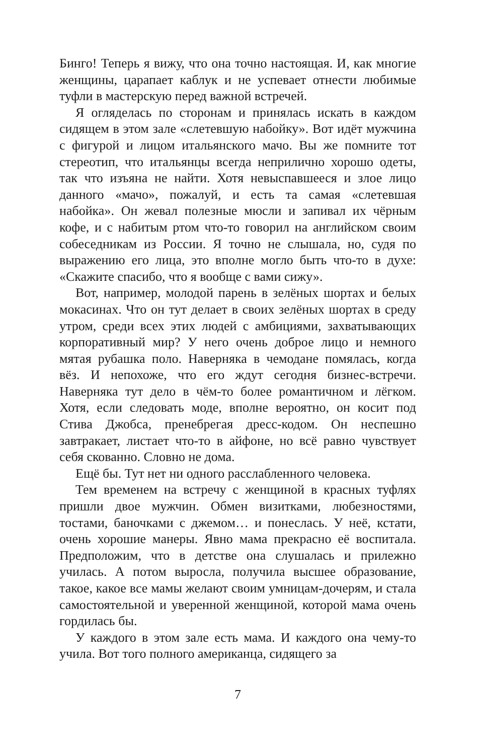Бинго! Теперь я вижу, что она точно настоящая. И, как многие женщины, царапает каблук и не успевает отнести любимые туфли в мастерскую перед важной встречей.
Я огляделась по сторонам и принялась искать в каждом сидящем в этом зале «слетевшую набойку». Вот идёт мужчина с фигурой и лицом итальянского мачо. Вы же помните тот стереотип, что итальянцы всегда неприлично хорошо одеты, так что изъяна не найти. Хотя невыспавшееся и злое лицо данного «мачо», пожалуй, и есть та самая «слетевшая набойка». Он жевал полезные мюсли и запивал их чёрным кофе, и с набитым ртом что-то говорил на английском своим собеседникам из России. Я точно не слышала, но, судя по выражению его лица, это вполне могло быть что-то в духе: «Скажите спасибо, что я вообще с вами сижу».
Вот, например, молодой парень в зелёных шортах и белых мокасинах. Что он тут делает в своих зелёных шортах в среду утром, среди всех этих людей с амбициями, захватывающих корпоративный мир? У него очень доброе лицо и немного мятая рубашка поло. Наверняка в чемодане помялась, когда вёз. И непохоже, что его ждут сегодня бизнес-встречи. Наверняка тут дело в чём-то более романтичном и лёгком. Хотя, если следовать моде, вполне вероятно, он косит под Стива Джобса, пренебрегая дресс-кодом. Он неспешно завтракает, листает что-то в айфоне, но всё равно чувствует себя скованно. Словно не дома.
Ещё бы. Тут нет ни одного расслабленного человека.
Тем временем на встречу с женщиной в красных туфлях пришли двое мужчин. Обмен визитками, любезностями, тостами, баночками с джемом… и понеслась. У неё, кстати, очень хорошие манеры. Явно мама прекрасно её воспитала. Предположим, что в детстве она слушалась и прилежно училась. А потом выросла, получила высшее образование, такое, какое все мамы желают своим умницам-дочерям, и стала самостоятельной и уверенной женщиной, которой мама очень гордилась бы.
У каждого в этом зале есть мама. И каждого она чему-то учила. Вот того полного американца, сидящего за
7